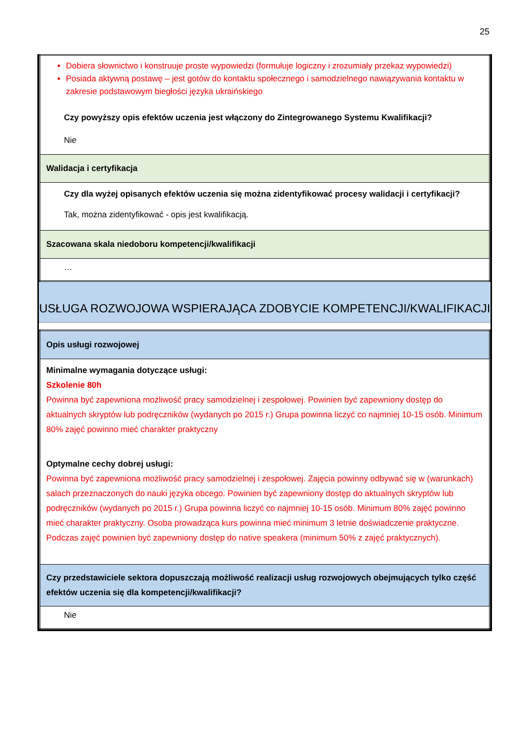25
| Dobiera słownictwo i konstruuje proste wypowiedzi (formułuje logiczny i zrozumiały przekaz wypowiedzi) Posiada aktywną postawę – jest gotów do kontaktu społecznego i samodzielnego nawiązywania kontaktu w zakresie podstawowym biegłości języka ukraińskiego Czy powyższy opis efektów uczenia jest włączony do Zintegrowanego Systemu Kwalifikacji? Nie |
| Walidacja i certyfikacja |
| Czy dla wyżej opisanych efektów uczenia się można zidentyfikować procesy walidacji i certyfikacji? Tak, można zidentyfikować - opis jest kwalifikacją. |
| Szacowana skala niedoboru kompetencji/kwalifikacji |
| … |
USŁUGA ROZWOJOWA WSPIERAJĄCA ZDOBYCIE KOMPETENCJI/KWALIFIKACJI
| Opis usługi rozwojowej |
| Minimalne wymagania dotyczące usługi: Szkolenie 80h Powinna być zapewniona możliwość pracy samodzielnej i zespołowej. Powinien być zapewniony dostęp do aktualnych skryptów lub podręczników (wydanych po 2015 r.) Grupa powinna liczyć co najmniej 10-15 osób. Minimum 80% zajęć powinno mieć charakter praktyczny Optymalne cechy dobrej usługi: Powinna być zapewniona możliwość pracy samodzielnej i zespołowej. Zajęcia powinny odbywać się w (warunkach) salach przeznaczonych do nauki języka obcego. Powinien być zapewniony dostęp do aktualnych skryptów lub podręczników (wydanych po 2015 r.) Grupa powinna liczyć co najmniej 10-15 osób. Minimum 80% zajęć powinno mieć charakter praktyczny. Osoba prowadząca kurs powinna mieć minimum 3 letnie doświadczenie praktyczne. Podczas zajęć powinien być zapewniony dostęp do native speakera (minimum 50% z zajęć praktycznych). |
| Czy przedstawiciele sektora dopuszczają możliwość realizacji usług rozwojowych obejmujących tylko część efektów uczenia się dla kompetencji/kwalifikacji? |
| Nie |